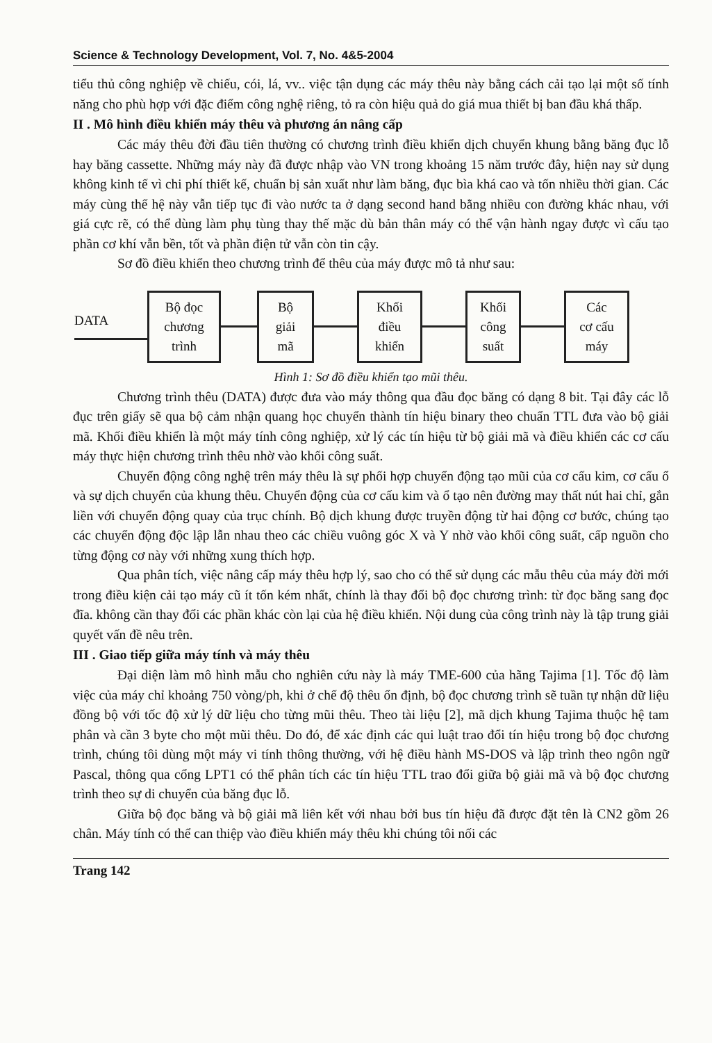Science & Technology Development, Vol. 7, No. 4&5-2004
tiểu thủ công nghiệp về chiếu, cói, lá, vv.. việc tận dụng các máy thêu này bằng cách cải tạo lại một số tính năng cho phù hợp với đặc điểm công nghệ riêng, tỏ ra còn hiệu quả do giá mua thiết bị ban đầu khá thấp.
II . Mô hình điều khiển máy thêu và phương án nâng cấp
Các máy thêu đời đầu tiên thường có chương trình điều khiển dịch chuyển khung bằng băng đục lỗ hay băng cassette. Những máy này đã được nhập vào VN trong khoảng 15 năm trước đây, hiện nay sử dụng không kinh tế vì chi phí thiết kế, chuẩn bị sản xuất như làm băng, đục bìa khá cao và tốn nhiều thời gian. Các máy cùng thế hệ này vẫn tiếp tục đi vào nước ta ở dạng second hand bằng nhiều con đường khác nhau, với giá cực rẽ, có thể dùng làm phụ tùng thay thế mặc dù bản thân máy có thể vận hành ngay được vì cấu tạo phần cơ khí vẫn bền, tốt và phần điện tử vẫn còn tin cậy.
Sơ đồ điều khiển theo chương trình để thêu của máy được mô tả như sau:
DATA
Bộ đọc
chương
trình
Bộ
giải
mã
Khối
điều
khiển
Khối
công
suất
Các
cơ cấu
máy
Hình 1: Sơ đồ điều khiển tạo mũi thêu.
Chương trình thêu (DATA) được đưa vào máy thông qua đầu đọc băng có dạng 8 bit. Tại đây các lỗ đục trên giấy sẽ qua bộ cảm nhận quang học chuyển thành tín hiệu binary theo chuẩn TTL đưa vào bộ giải mã. Khối điều khiển là một máy tính công nghiệp, xử lý các tín hiệu từ bộ giải mã và điều khiển các cơ cấu máy thực hiện chương trình thêu nhờ vào khối công suất.
Chuyển động công nghệ trên máy thêu là sự phối hợp chuyển động tạo mũi của cơ cấu kim, cơ cấu ổ và sự dịch chuyển của khung thêu. Chuyển động của cơ cấu kim và ổ tạo nên đường may thất nút hai chỉ, gắn liền với chuyển động quay của trục chính. Bộ dịch khung được truyền động từ hai động cơ bước, chúng tạo các chuyển động độc lập lẫn nhau theo các chiều vuông góc X và Y nhờ vào khối công suất, cấp nguồn cho từng động cơ này với những xung thích hợp.
Qua phân tích, việc nâng cấp máy thêu hợp lý, sao cho có thể sử dụng các mẫu thêu của máy đời mới trong điều kiện cải tạo máy cũ ít tốn kém nhất, chính là thay đổi bộ đọc chương trình: từ đọc băng sang đọc đĩa. không cần thay đổi các phần khác còn lại của hệ điều khiển. Nội dung của công trình này là tập trung giải quyết vấn đề nêu trên.
III . Giao tiếp giữa máy tính và máy thêu
Đại diện làm mô hình mẫu cho nghiên cứu này là máy TME-600 của hãng Tajima [1]. Tốc độ làm việc của máy chỉ khoảng 750 vòng/ph, khi ở chế độ thêu ổn định, bộ đọc chương trình sẽ tuần tự nhận dữ liệu đồng bộ với tốc độ xử lý dữ liệu cho từng mũi thêu. Theo tài liệu [2], mã dịch khung Tajima thuộc hệ tam phân và cần 3 byte cho một mũi thêu. Do đó, để xác định các qui luật trao đổi tín hiệu trong bộ đọc chương trình, chúng tôi dùng một máy vi tính thông thường, với hệ điều hành MS-DOS và lập trình theo ngôn ngữ Pascal, thông qua cổng LPT1 có thể phân tích các tín hiệu TTL trao đổi giữa bộ giải mã và bộ đọc chương trình theo sự di chuyển của băng đục lỗ.
Giữa bộ đọc băng và bộ giải mã liên kết với nhau bởi bus tín hiệu đã được đặt tên là CN2 gồm 26 chân. Máy tính có thể can thiệp vào điều khiển máy thêu khi chúng tôi nối các
Trang 142